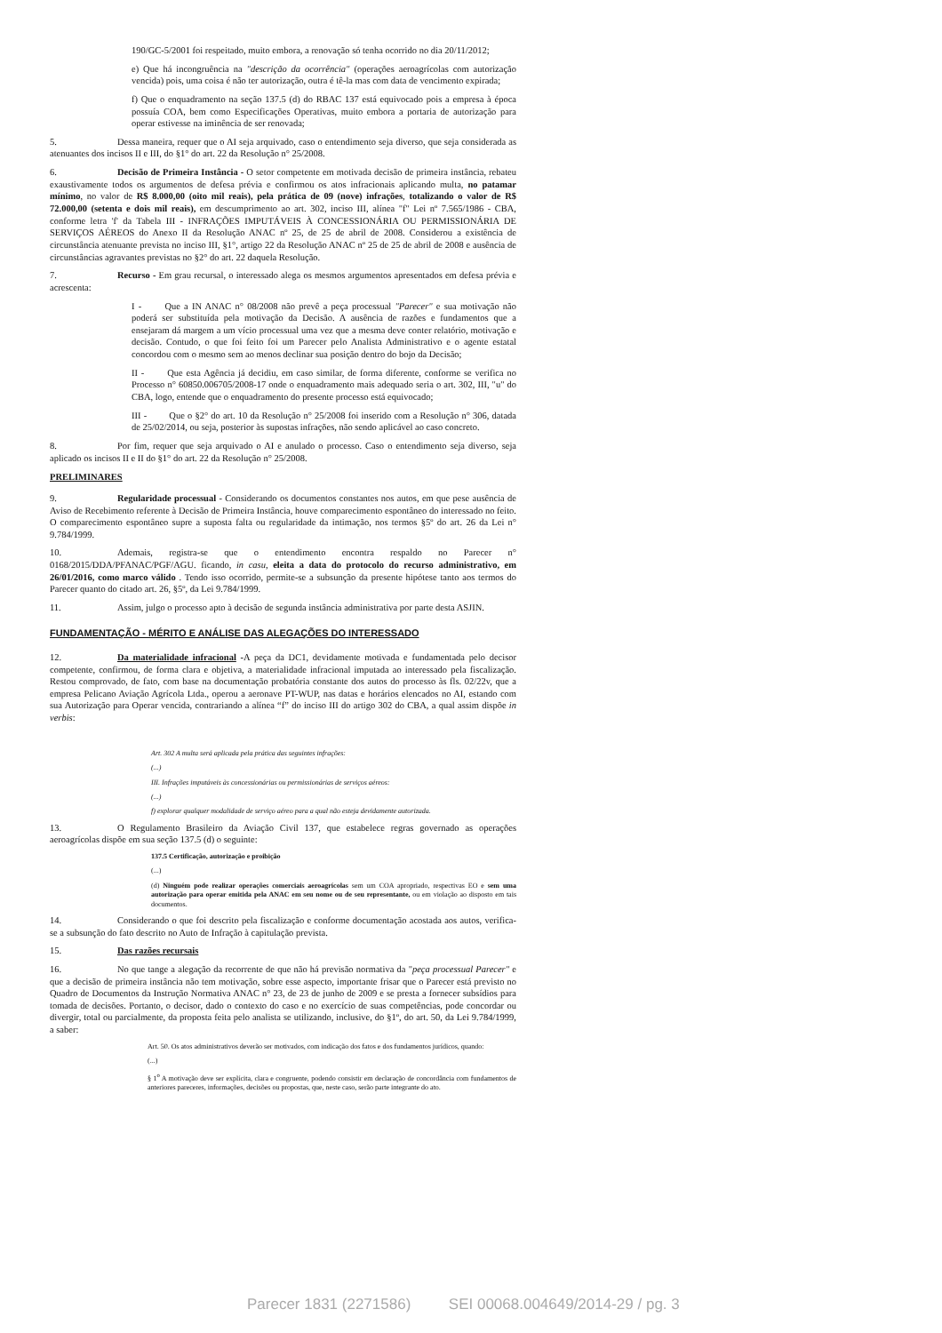190/GC-5/2001 foi respeitado, muito embora, a renovação só tenha ocorrido no dia 20/11/2012;
e) Que há incongruência na "descrição da ocorrência" (operações aeroagrícolas com autorização vencida) pois, uma coisa é não ter autorização, outra é tê-la mas com data de vencimento expirada;
f) Que o enquadramento na seção 137.5 (d) do RBAC 137 está equivocado pois a empresa à época possuía COA, bem como Especificações Operativas, muito embora a portaria de autorização para operar estivesse na iminência de ser renovada;
5. Dessa maneira, requer que o AI seja arquivado, caso o entendimento seja diverso, que seja considerada as atenuantes dos incisos II e III, do §1° do art. 22 da Resolução n° 25/2008.
6. Decisão de Primeira Instância - O setor competente em motivada decisão de primeira instância, rebateu exaustivamente todos os argumentos de defesa prévia e confirmou os atos infracionais aplicando multa, no patamar mínimo, no valor de R$ 8.000,00 (oito mil reais), pela prática de 09 (nove) infrações, totalizando o valor de R$ 72.000,00 (setenta e dois mil reais), em descumprimento ao art. 302, inciso III, alínea "f" Lei nº 7.565/1986 - CBA, conforme letra 'f' da Tabela III - INFRAÇÕES IMPUTÁVEIS À CONCESSIONÁRIA OU PERMISSIONÁRIA DE SERVIÇOS AÉREOS do Anexo II da Resolução ANAC nº 25, de 25 de abril de 2008. Considerou a existência de circunstância atenuante prevista no inciso III, §1°, artigo 22 da Resolução ANAC nº 25 de 25 de abril de 2008 e ausência de circunstâncias agravantes previstas no §2° do art. 22 daquela Resolução.
7. Recurso - Em grau recursal, o interessado alega os mesmos argumentos apresentados em defesa prévia e acrescenta:
I - Que a IN ANAC n° 08/2008 não prevê a peça processual "Parecer" e sua motivação não poderá ser substituída pela motivação da Decisão. A ausência de razões e fundamentos que a ensejaram dá margem a um vício processual uma vez que a mesma deve conter relatório, motivação e decisão. Contudo, o que foi feito foi um Parecer pelo Analista Administrativo e o agente estatal concordou com o mesmo sem ao menos declinar sua posição dentro do bojo da Decisão;
II - Que esta Agência já decidiu, em caso similar, de forma diferente, conforme se verifica no Processo n° 60850.006705/2008-17 onde o enquadramento mais adequado seria o art. 302, III, "u" do CBA, logo, entende que o enquadramento do presente processo está equivocado;
III - Que o §2° do art. 10 da Resolução n° 25/2008 foi inserido com a Resolução n° 306, datada de 25/02/2014, ou seja, posterior às supostas infrações, não sendo aplicável ao caso concreto.
8. Por fim, requer que seja arquivado o AI e anulado o processo. Caso o entendimento seja diverso, seja aplicado os incisos II e II do §1° do art. 22 da Resolução n° 25/2008.
PRELIMINARES
9. Regularidade processual - Considerando os documentos constantes nos autos, em que pese ausência de Aviso de Recebimento referente à Decisão de Primeira Instância, houve comparecimento espontâneo do interessado no feito. O comparecimento espontâneo supre a suposta falta ou regularidade da intimação, nos termos §5º do art. 26 da Lei n° 9.784/1999.
10. Ademais, registra-se que o entendimento encontra respaldo no Parecer n° 0168/2015/DDA/PFANAC/PGF/AGU. ficando, in casu, eleita a data do protocolo do recurso administrativo, em 26/01/2016, como marco válido . Tendo isso ocorrido, permite-se a subsunção da presente hipótese tanto aos termos do Parecer quanto do citado art. 26, §5º, da Lei 9.784/1999.
11. Assim, julgo o processo apto à decisão de segunda instância administrativa por parte desta ASJIN.
FUNDAMENTAÇÃO - MÉRITO E ANÁLISE DAS ALEGAÇÕES DO INTERESSADO
12. Da materialidade infracional -A peça da DC1, devidamente motivada e fundamentada pelo decisor competente, confirmou, de forma clara e objetiva, a materialidade infracional imputada ao interessado pela fiscalização. Restou comprovado, de fato, com base na documentação probatória constante dos autos do processo às fls. 02/22v, que a empresa Pelicano Aviação Agrícola Ltda., operou a aeronave PT-WUP, nas datas e horários elencados no AI, estando com sua Autorização para Operar vencida, contrariando a alínea “f” do inciso III do artigo 302 do CBA, a qual assim dispõe in verbis:
Art. 302 A multa será aplicada pela prática das seguintes infrações:
(...)
III. Infrações imputáveis às concessionárias ou permissionárias de serviços aéreos:
(...)
f) explorar qualquer modalidade de serviço aéreo para a qual não esteja devidamente autorizada.
13. O Regulamento Brasileiro da Aviação Civil 137, que estabelece regras governado as operações aeroagrícolas dispõe em sua seção 137.5 (d) o seguinte:
137.5 Certificação, autorização e proibição
(...)
(d) Ninguém pode realizar operações comerciais aeroagrícolas sem um COA apropriado, respectivas EO e sem uma autorização para operar emitida pela ANAC em seu nome ou de seu representante, ou em violação ao disposto em tais documentos.
14. Considerando o que foi descrito pela fiscalização e conforme documentação acostada aos autos, verifica-se a subsunção do fato descrito no Auto de Infração à capitulação prevista.
15. Das razões recursais
16. No que tange a alegação da recorrente de que não há previsão normativa da "peça processual Parecer" e que a decisão de primeira instância não tem motivação, sobre esse aspecto, importante frisar que o Parecer está previsto no Quadro de Documentos da Instrução Normativa ANAC n° 23, de 23 de junho de 2009 e se presta a fornecer subsídios para tomada de decisões. Portanto, o decisor, dado o contexto do caso e no exercício de suas competências, pode concordar ou divergir, total ou parcialmente, da proposta feita pelo analista se utilizando, inclusive, do §1º, do art. 50, da Lei 9.784/1999, a saber:
Art. 50. Os atos administrativos deverão ser motivados, com indicação dos fatos e dos fundamentos jurídicos, quando:
(...)
§ 1<sup>o</sup> A motivação deve ser explícita, clara e congruente, podendo consistir em declaração de concordância com fundamentos de anteriores pareceres, informações, decisões ou propostas, que, neste caso, serão parte integrante do ato.
Parecer 1831 (2271586) SEI 00068.004649/2014-29 / pg. 3